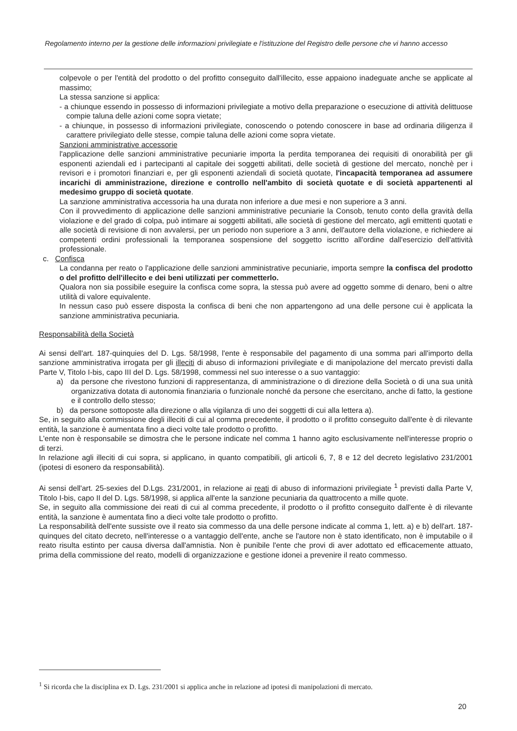Regolamento interno per la gestione delle informazioni privilegiate e l'istituzione del Registro delle persone che vi hanno accesso
colpevole o per l'entità del prodotto o del profitto conseguito dall'illecito, esse appaiono inadeguate anche se applicate al massimo;
La stessa sanzione si applica:
- a chiunque essendo in possesso di informazioni privilegiate a motivo della preparazione o esecuzione di attività delittuose compie taluna delle azioni come sopra vietate;
- a chiunque, in possesso di informazioni privilegiate, conoscendo o potendo conoscere in base ad ordinaria diligenza il carattere privilegiato delle stesse, compie taluna delle azioni come sopra vietate.
Sanzioni amministrative accessorie
l'applicazione delle sanzioni amministrative pecuniarie importa la perdita temporanea dei requisiti di onorabilità per gli esponenti aziendali ed i partecipanti al capitale dei soggetti abilitati, delle società di gestione del mercato, nonchè per i revisori e i promotori finanziari e, per gli esponenti aziendali di società quotate, l'incapacità temporanea ad assumere incarichi di amministrazione, direzione e controllo nell'ambito di società quotate e di società appartenenti al medesimo gruppo di società quotate.
La sanzione amministrativa accessoria ha una durata non inferiore a due mesi e non superiore a 3 anni.
Con il provvedimento di applicazione delle sanzioni amministrative pecuniarie la Consob, tenuto conto della gravità della violazione e del grado di colpa, può intimare ai soggetti abilitati, alle società di gestione del mercato, agli emittenti quotati e alle società di revisione di non avvalersi, per un periodo non superiore a 3 anni, dell'autore della violazione, e richiedere ai competenti ordini professionali la temporanea sospensione del soggetto iscritto all'ordine dall'esercizio dell'attività professionale.
c. Confisca
La condanna per reato o l'applicazione delle sanzioni amministrative pecuniarie, importa sempre la confisca del prodotto o del profitto dell'illecito e dei beni utilizzati per commetterlo.
Qualora non sia possibile eseguire la confisca come sopra, la stessa può avere ad oggetto somme di denaro, beni o altre utilità di valore equivalente.
In nessun caso può essere disposta la confisca di beni che non appartengono ad una delle persone cui è applicata la sanzione amministrativa pecuniaria.
Responsabilità della Società
Ai sensi dell'art. 187-quinquies del D. Lgs. 58/1998, l'ente è responsabile del pagamento di una somma pari all'importo della sanzione amministrativa irrogata per gli illeciti di abuso di informazioni privilegiate e di manipolazione del mercato previsti dalla Parte V, Titolo I-bis, capo III del D. Lgs. 58/1998, commessi nel suo interesse o a suo vantaggio:
a) da persone che rivestono funzioni di rappresentanza, di amministrazione o di direzione della Società o di una sua unità organizzativa dotata di autonomia finanziaria o funzionale nonché da persone che esercitano, anche di fatto, la gestione e il controllo dello stesso;
b) da persone sottoposte alla direzione o alla vigilanza di uno dei soggetti di cui alla lettera a).
Se, in seguito alla commissione degli illeciti di cui al comma precedente, il prodotto o il profitto conseguito dall'ente è di rilevante entità, la sanzione è aumentata fino a dieci volte tale prodotto o profitto.
L'ente non è responsabile se dimostra che le persone indicate nel comma 1 hanno agito esclusivamente nell'interesse proprio o di terzi.
In relazione agli illeciti di cui sopra, si applicano, in quanto compatibili, gli articoli 6, 7, 8 e 12 del decreto legislativo 231/2001 (ipotesi di esonero da responsabilità).
Ai sensi dell'art. 25-sexies del D.Lgs. 231/2001, in relazione ai reati di abuso di informazioni privilegiate <sup>1</sup> previsti dalla Parte V, Titolo I-bis, capo II del D. Lgs. 58/1998, si applica all'ente la sanzione pecuniaria da quattrocento a mille quote.
Se, in seguito alla commissione dei reati di cui al comma precedente, il prodotto o il profitto conseguito dall'ente è di rilevante entità, la sanzione è aumentata fino a dieci volte tale prodotto o profitto.
La responsabilità dell'ente sussiste ove il reato sia commesso da una delle persone indicate al comma 1, lett. a) e b) dell'art. 187-quinques del citato decreto, nell'interesse o a vantaggio dell'ente, anche se l'autore non è stato identificato, non è imputabile o il reato risulta estinto per causa diversa dall'amnistia. Non è punibile l'ente che provi di aver adottato ed efficacemente attuato, prima della commissione del reato, modelli di organizzazione e gestione idonei a prevenire il reato commesso.
<sup>1</sup> Si ricorda che la disciplina ex D. Lgs. 231/2001 si applica anche in relazione ad ipotesi di manipolazioni di mercato.
20